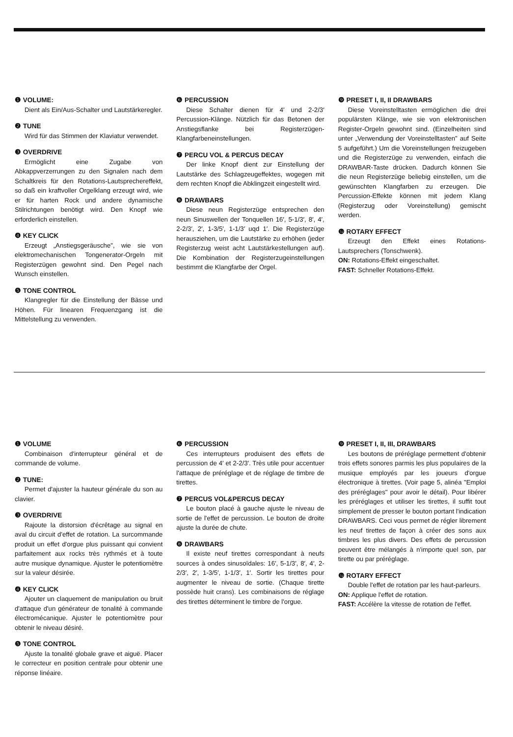❶ VOLUME:
Dient als Ein/Aus-Schalter und Lautstärkeregler.
❷ TUNE
Wird für das Stimmen der Klaviatur verwendet.
❸ OVERDRIVE
Ermöglicht eine Zugabe von Abkappverzerrungen zu den Signalen nach dem Schaltkreis für den Rotations-Lautsprechereffekt, so daß ein kraftvoller Orgelklang erzeugt wird, wie er für harten Rock und andere dynamische Stilrichtungen benötigt wird. Den Knopf wie erforderlich einstellen.
❹ KEY CLICK
Erzeugt „Anstiegsgeräusche", wie sie von elektromechanischen Tongenerator-Orgeln mit Registerzügen gewohnt sind. Den Pegel nach Wunsch einstellen.
❺ TONE CONTROL
Klangregler für die Einstellung der Bässe und Höhen. Für linearen Frequenzgang ist die Mittelstellung zu verwenden.
❻ PERCUSSION
Diese Schalter dienen für 4′ und 2-2/3′ Percussion-Klänge. Nützlich für das Betonen der Anstiegsflanke bei Registerzügen-Klangfarbeneinstellungen.
❼ PERCU VOL & PERCUS DECAY
Der linke Knopf dient zur Einstellung der Lautstärke des Schlagzeugeffektes, wogegen mit dem rechten Knopf die Abklingzeit eingestellt wird.
❽ DRAWBARS
Diese neun Registerzüge entsprechen den neun Sinuswellen der Tonquellen 16′, 5-1/3′, 8′, 4′, 2-2/3′, 2′, 1-3/5′, 1-1/3′ uqd 1′. Die Registerzüge herausziehen, um die Lautstärke zu erhöhen (jeder Registerzug weist acht Lautstärkestellungen auf). Die Kombination der Registerzugeinstellungen bestimmt die Klangfarbe der Orgel.
❾ PRESET I, II, II DRAWBARS
Diese Voreinstelltasten ermöglichen die drei populärsten Klänge, wie sie von elektronischen Register-Orgeln gewohnt sind. (Einzelheiten sind unter „Verwendung der Voreinstelltasten" auf Seite 5 aufgeführt.) Um die Voreinstellungen freizugeben und die Registerzüge zu verwenden, einfach die DRAWBAR-Taste drücken. Dadurch können Sie die neun Registerzüge beliebig einstellen, um die gewünschten Klangfarben zu erzeugen. Die Percussion-Effekte können mit jedem Klang (Registerzug oder Voreinstellung) gemischt werden.
❿ ROTARY EFFECT
Erzeugt den Effekt eines Rotations-Lautsprechers (Tonschwenk).
ON: Rotations-Effekt eingeschaltet.
FAST: Schneller Rotations-Effekt.
❶ VOLUME
Combinaison d'interrupteur général et de commande de volume.
❷ TUNE:
Permet d'ajuster la hauteur générale du son au clavier.
❸ OVERDRIVE
Rajoute la distorsion d'écrêtage au signal en aval du circuit d'effet de rotation. La surcommande produit un effet d'orgue plus puissant qui convient parfaitement aux rocks très rythmés et à toute autre musique dynamique. Ajuster le potentiomètre sur la valeur désirée.
❹ KEY CLICK
Ajouter un claquement de manipulation ou bruit d'attaque d'un générateur de tonalité à commande électromécanique. Ajuster le potentiomètre pour obtenir le niveau désiré.
❺ TONE CONTROL
Ajuste la tonalité globale grave et aiguë. Placer le correcteur en position centrale pour obtenir une réponse linéaire.
❻ PERCUSSION
Ces interrupteurs produisent des effets de percussion de 4′ et 2-2/3′. Très utile pour accentuer l'attaque de préréglage et de réglage de timbre de tirettes.
❼ PERCUS VOL&PERCUS DECAY
Le bouton placé à gauche ajuste le niveau de sortie de l'effet de percussion. Le bouton de droite ajuste la durée de chute.
❽ DRAWBARS
Il existe neuf tirettes correspondant à neufs sources à ondes sinusoïdales: 16′, 5-1/3′, 8′, 4′, 2-2/3′, 2′, 1-3/5′, 1-1/3′, 1′. Sortir les tirettes pour augmenter le niveau de sortie. (Chaque tirette possède huit crans). Les combinaisons de réglage des tirettes déterminent le timbre de l'orgue.
❾ PRESET I, II, III, DRAWBARS
Les boutons de préréglage permettent d'obtenir trois effets sonores parmis les plus populaires de la musique employés par les joueurs d'orgue électronique à tirettes. (Voir page 5, alinéa "Emploi des préréglages" pour avoir le détail). Pour libérer les préréglages et utiliser les tirettes, il suffit tout simplement de presser le bouton portant l'indication DRAWBARS. Ceci vous permet de régler librement les neuf tirettes de façon à créer des sons aux timbres les plus divers. Des effets de percussion peuvent être mélangés à n'importe quel son, par tirette ou par préréglage.
❿ ROTARY EFFECT
Double l'effet de rotation par les haut-parleurs.
ON: Applique l'effet de rotation.
FAST: Accélère la vitesse de rotation de l'effet.